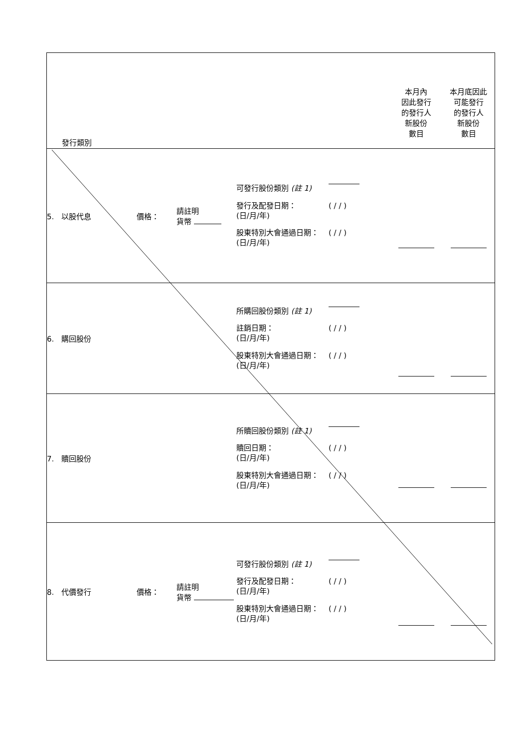| 發行類別 | | | | 本月內 因此發行 的發行人 新股份 數目 | 本月底因此 可能發行 的發行人 新股份 數目 |
| 5. 以股代息 | 價格： | 請註明 貨幣 | 可發行股份類別 (註 1) 發行及配發日期： (日/月/年) ( / / ) 股東特別大會通過日期： (日/月/年) ( / / ) | | |
| 6. 購回股份 | | | 所購回股份類別 (註 1) 註銷日期： (日/月/年) ( / / ) 股東特別大會通過日期： (日/月/年) ( / / ) | | |
| 7. 贖回股份 | | | 所贖回股份類別 (註 1) 贖回日期： (日/月/年) ( / / ) 股東特別大會通過日期： (日/月/年) ( / / ) | | |
| 8. 代價發行 | 價格： | 請註明 貨幣 | 可發行股份類別 (註 1) 發行及配發日期： (日/月/年) ( / / ) 股東特別大會通過日期： (日/月/年) ( / / ) | | |